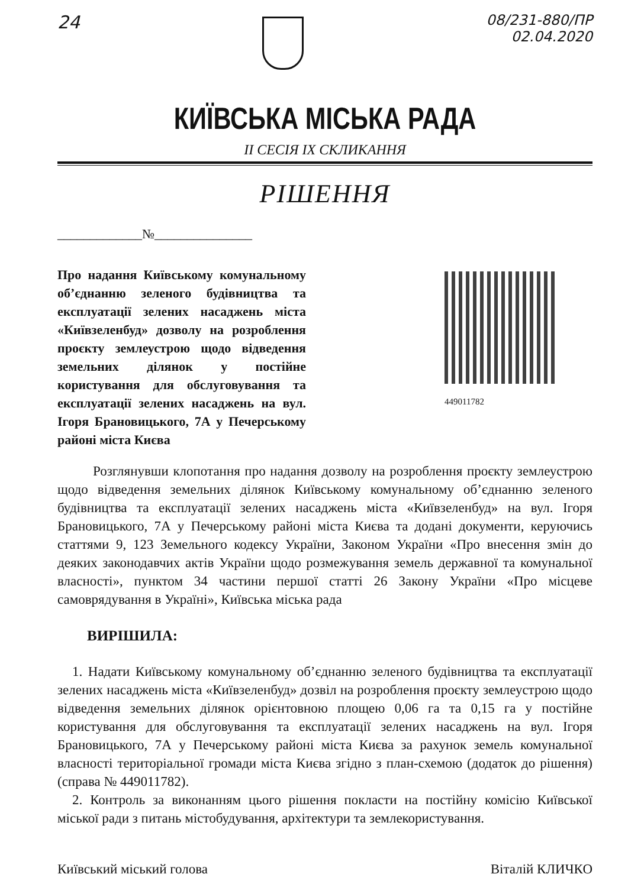24
08/231-880/ПР
02.04.2020
КИЇВСЬКА МІСЬКА РАДА
II СЕСІЯ IX СКЛИКАННЯ
РІШЕННЯ
_____________№_______________
Про надання Київському комунальному об’єднанню зеленого будівництва та експлуатації зелених насаджень міста «Київзеленбуд» дозволу на розроблення проєкту землеустрою щодо відведення земельних ділянок у постійне користування для обслуговування та експлуатації зелених насаджень на вул. Ігоря Брановицького, 7А у Печерському районі міста Києва
449011782
Розглянувши клопотання про надання дозволу на розроблення проєкту землеустрою щодо відведення земельних ділянок Київському комунальному об’єднанню зеленого будівництва та експлуатації зелених насаджень міста «Київзеленбуд» на вул. Ігоря Брановицького, 7А у Печерському районі міста Києва та додані документи, керуючись статтями 9, 123 Земельного кодексу України, Законом України «Про внесення змін до деяких законодавчих актів України щодо розмежування земель державної та комунальної власності», пунктом 34 частини першої статті 26 Закону України «Про місцеве самоврядування в Україні», Київська міська рада
ВИРІШИЛА:
1. Надати Київському комунальному об’єднанню зеленого будівництва та експлуатації зелених насаджень міста «Київзеленбуд» дозвіл на розроблення проєкту землеустрою щодо відведення земельних ділянок орієнтовною площею 0,06 га та 0,15 га у постійне користування для обслуговування та експлуатації зелених насаджень на вул. Ігоря Брановицького, 7А у Печерському районі міста Києва за рахунок земель комунальної власності територіальної громади міста Києва згідно з план-схемою (додаток до рішення) (справа № 449011782).
2. Контроль за виконанням цього рішення покласти на постійну комісію Київської міської ради з питань містобудування, архітектури та землекористування.
Київський міський голова Віталій КЛИЧКО